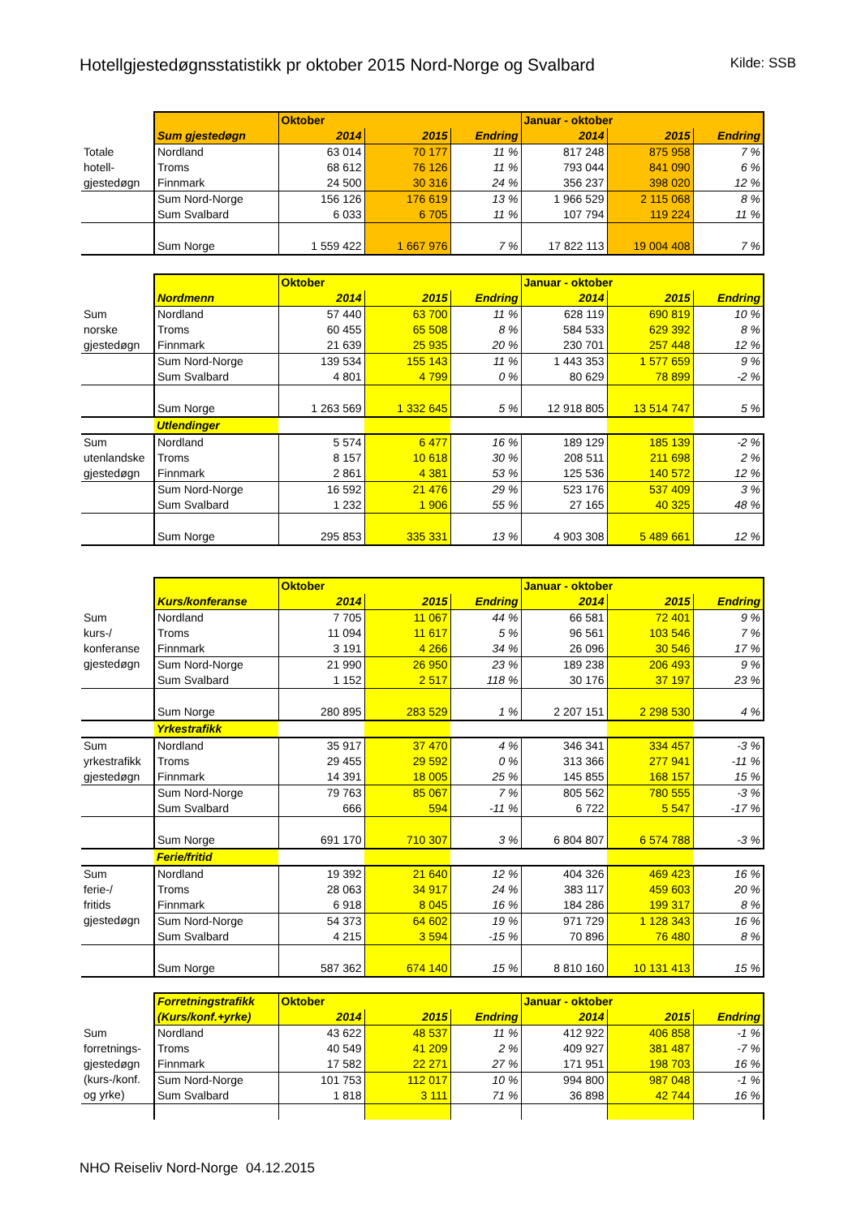Hotellgjestedøgnsstatistikk pr oktober 2015 Nord-Norge og Svalbard Kilde: SSB
| | | Oktober | | | Januar - oktober | | |
| | Sum gjestedøgn | 2014 | 2015 | Endring | 2014 | 2015 | Endring |
| Totale hotell- gjestedøgn | Nordland | 63 014 | 70 177 | 11 % | 817 248 | 875 958 | 7 % |
| | Troms | 68 612 | 76 126 | 11 % | 793 044 | 841 090 | 6 % |
| | Finnmark | 24 500 | 30 316 | 24 % | 356 237 | 398 020 | 12 % |
| | Sum Nord-Norge | 156 126 | 176 619 | 13 % | 1 966 529 | 2 115 068 | 8 % |
| | Sum Svalbard | 6 033 | 6 705 | 11 % | 107 794 | 119 224 | 11 % |
| | Sum Norge | 1 559 422 | 1 667 976 | 7 % | 17 822 113 | 19 004 408 | 7 % |
| | | Oktober | | | Januar - oktober | | |
| | Nordmenn | 2014 | 2015 | Endring | 2014 | 2015 | Endring |
| Sum norske gjestedøgn | Nordland | 57 440 | 63 700 | 11 % | 628 119 | 690 819 | 10 % |
| | Troms | 60 455 | 65 508 | 8 % | 584 533 | 629 392 | 8 % |
| | Finnmark | 21 639 | 25 935 | 20 % | 230 701 | 257 448 | 12 % |
| | Sum Nord-Norge | 139 534 | 155 143 | 11 % | 1 443 353 | 1 577 659 | 9 % |
| | Sum Svalbard | 4 801 | 4 799 | 0 % | 80 629 | 78 899 | -2 % |
| | Sum Norge | 1 263 569 | 1 332 645 | 5 % | 12 918 805 | 13 514 747 | 5 % |
| | Utlendinger | | | | | | |
| Sum utenlandske gjestedøgn | Nordland | 5 574 | 6 477 | 16 % | 189 129 | 185 139 | -2 % |
| | Troms | 8 157 | 10 618 | 30 % | 208 511 | 211 698 | 2 % |
| | Finnmark | 2 861 | 4 381 | 53 % | 125 536 | 140 572 | 12 % |
| | Sum Nord-Norge | 16 592 | 21 476 | 29 % | 523 176 | 537 409 | 3 % |
| | Sum Svalbard | 1 232 | 1 906 | 55 % | 27 165 | 40 325 | 48 % |
| | Sum Norge | 295 853 | 335 331 | 13 % | 4 903 308 | 5 489 661 | 12 % |
| | | Oktober | | | Januar - oktober | | |
| | Kurs/konferanse | 2014 | 2015 | Endring | 2014 | 2015 | Endring |
| Sum kurs-/ konferanse gjestedøgn | Nordland | 7 705 | 11 067 | 44 % | 66 581 | 72 401 | 9 % |
| | Troms | 11 094 | 11 617 | 5 % | 96 561 | 103 546 | 7 % |
| | Finnmark | 3 191 | 4 266 | 34 % | 26 096 | 30 546 | 17 % |
| | Sum Nord-Norge | 21 990 | 26 950 | 23 % | 189 238 | 206 493 | 9 % |
| | Sum Svalbard | 1 152 | 2 517 | 118 % | 30 176 | 37 197 | 23 % |
| | Sum Norge | 280 895 | 283 529 | 1 % | 2 207 151 | 2 298 530 | 4 % |
| | Yrkestrafikk | | | | | | |
| Sum yrkestrafikk gjestedøgn | Nordland | 35 917 | 37 470 | 4 % | 346 341 | 334 457 | -3 % |
| | Troms | 29 455 | 29 592 | 0 % | 313 366 | 277 941 | -11 % |
| | Finnmark | 14 391 | 18 005 | 25 % | 145 855 | 168 157 | 15 % |
| | Sum Nord-Norge | 79 763 | 85 067 | 7 % | 805 562 | 780 555 | -3 % |
| | Sum Svalbard | 666 | 594 | -11 % | 6 722 | 5 547 | -17 % |
| | Sum Norge | 691 170 | 710 307 | 3 % | 6 804 807 | 6 574 788 | -3 % |
| | Ferie/fritid | | | | | | |
| Sum ferie-/ fritids gjestedøgn | Nordland | 19 392 | 21 640 | 12 % | 404 326 | 469 423 | 16 % |
| | Troms | 28 063 | 34 917 | 24 % | 383 117 | 459 603 | 20 % |
| | Finnmark | 6 918 | 8 045 | 16 % | 184 286 | 199 317 | 8 % |
| | Sum Nord-Norge | 54 373 | 64 602 | 19 % | 971 729 | 1 128 343 | 16 % |
| | Sum Svalbard | 4 215 | 3 594 | -15 % | 70 896 | 76 480 | 8 % |
| | Sum Norge | 587 362 | 674 140 | 15 % | 8 810 160 | 10 131 413 | 15 % |
| | Forretningstrafikk | Oktober | | | Januar - oktober | | |
| | (Kurs/konf.+yrke) | 2014 | 2015 | Endring | 2014 | 2015 | Endring |
| Sum forretnings- gjestedøgn (kurs-/konf. og yrke) | Nordland | 43 622 | 48 537 | 11 % | 412 922 | 406 858 | -1 % |
| | Troms | 40 549 | 41 209 | 2 % | 409 927 | 381 487 | -7 % |
| | Finnmark | 17 582 | 22 271 | 27 % | 171 951 | 198 703 | 16 % |
| | Sum Nord-Norge | 101 753 | 112 017 | 10 % | 994 800 | 987 048 | -1 % |
| | Sum Svalbard | 1 818 | 3 111 | 71 % | 36 898 | 42 744 | 16 % |
NHO Reiseliv Nord-Norge 04.12.2015